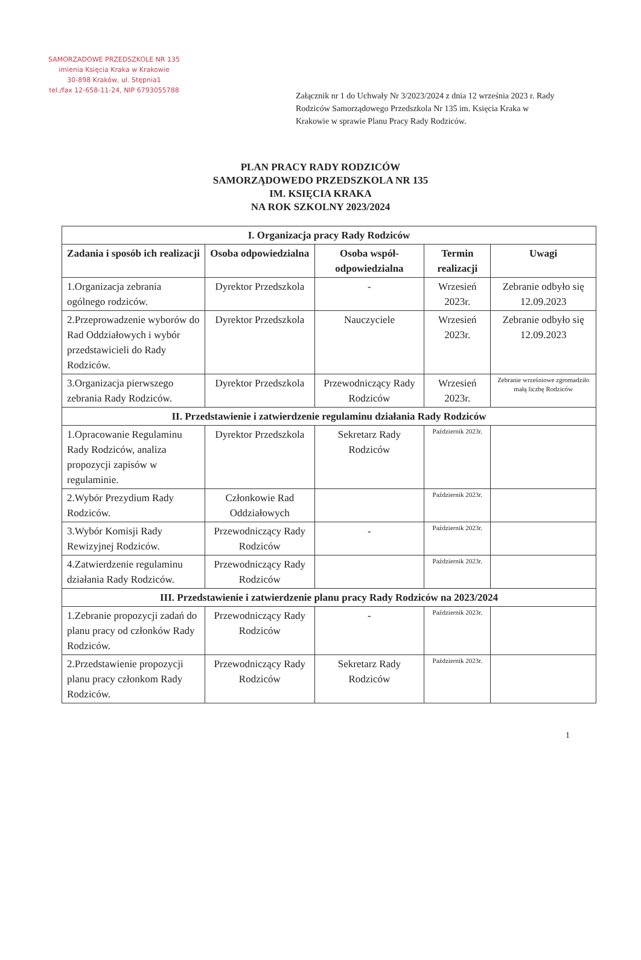SAMORZADOWE PRZEDSZKOLE NR 135
imienia Księcia Kraka w Krakowie
30-898 Kraków, ul. Stępnia1
tel./fax 12-658-11-24, NIP 6793055788
Załącznik nr 1 do Uchwały Nr 3/2023/2024 z dnia 12 września 2023 r. Rady Rodziców Samorządowego Przedszkola Nr 135 im. Księcia Kraka w Krakowie w sprawie Planu Pracy Rady Rodziców.
PLAN PRACY RADY RODZICÓW
SAMORZĄDOWEDO PRZEDSZKOLA NR 135
IM. KSIĘCIA KRAKA
NA ROK SZKOLNY 2023/2024
| I. Organizacja pracy Rady Rodziców | | | | |
| Zadania i sposób ich realizacji | Osoba odpowiedzialna | Osoba współ-odpowiedzialna | Termin realizacji | Uwagi |
| 1.Organizacja zebrania ogólnego rodziców. | Dyrektor Przedszkola | - | Wrzesień 2023r. | Zebranie odbyło się 12.09.2023 |
| 2.Przeprowadzenie wyborów do Rad Oddziałowych i wybór przedstawicieli do Rady Rodziców. | Dyrektor Przedszkola | Nauczyciele | Wrzesień 2023r. | Zebranie odbyło się 12.09.2023 |
| 3.Organizacja pierwszego zebrania Rady Rodziców. | Dyrektor Przedszkola | Przewodniczący Rady Rodziców | Wrzesień 2023r. | Zebranie wrześniowe zgromadziło małą liczbę Rodziców |
| II. Przedstawienie i zatwierdzenie regulaminu działania Rady Rodziców | | | | |
| 1.Opracowanie Regulaminu Rady Rodziców, analiza propozycji zapisów w regulaminie. | Dyrektor Przedszkola | Sekretarz Rady Rodziców | Październik 2023r. | |
| 2.Wybór Prezydium Rady Rodziców. | Członkowie Rad Oddziałowych | | Październik 2023r. | |
| 3.Wybór Komisji Rady Rewizyjnej Rodziców. | Przewodniczący Rady Rodziców | - | Październik 2023r. | |
| 4.Zatwierdzenie regulaminu działania Rady Rodziców. | Przewodniczący Rady Rodziców | | Październik 2023r. | |
| III. Przedstawienie i zatwierdzenie planu pracy Rady Rodziców na 2023/2024 | | | | |
| 1.Zebranie propozycji zadań do planu pracy od członków Rady Rodziców. | Przewodniczący Rady Rodziców | - | Październik 2023r. | |
| 2.Przedstawienie propozycji planu pracy członkom Rady Rodziców. | Przewodniczący Rady Rodziców | Sekretarz Rady Rodziców | Październik 2023r. | |
1